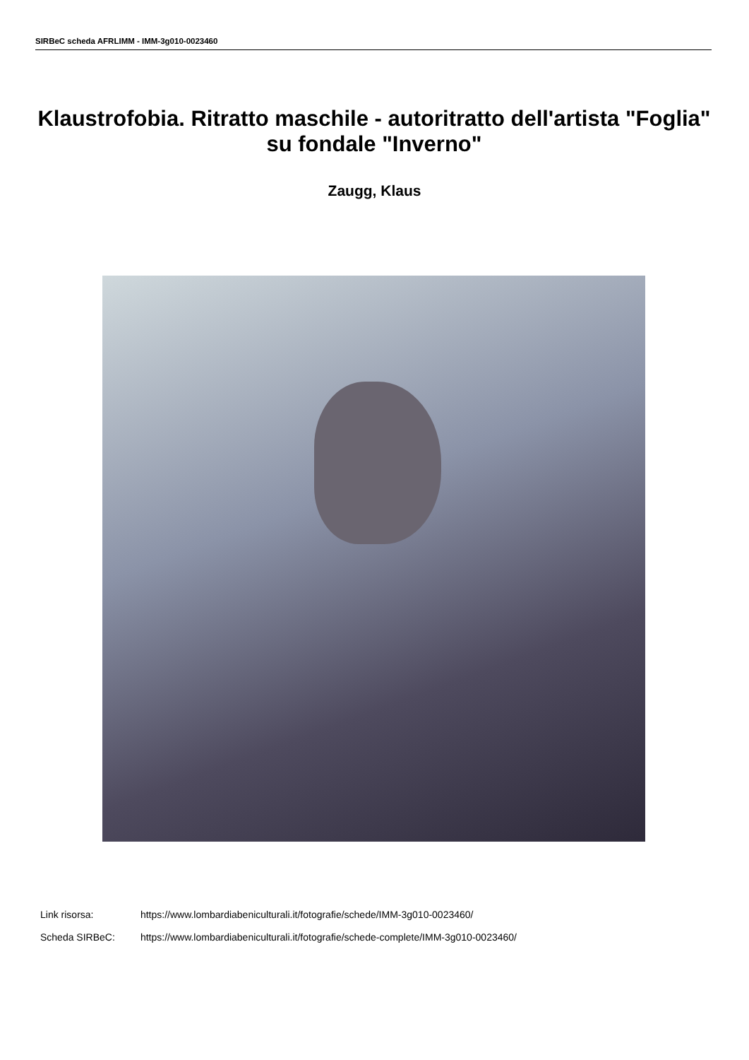SIRBeC scheda AFRLIMM - IMM-3g010-0023460
Klaustrofobia. Ritratto maschile - autoritratto dell'artista "Foglia" su fondale "Inverno"
Zaugg, Klaus
Link risorsa: https://www.lombardiabeniculturali.it/fotografie/schede/IMM-3g010-0023460/
Scheda SIRBeC: https://www.lombardiabeniculturali.it/fotografie/schede-complete/IMM-3g010-0023460/